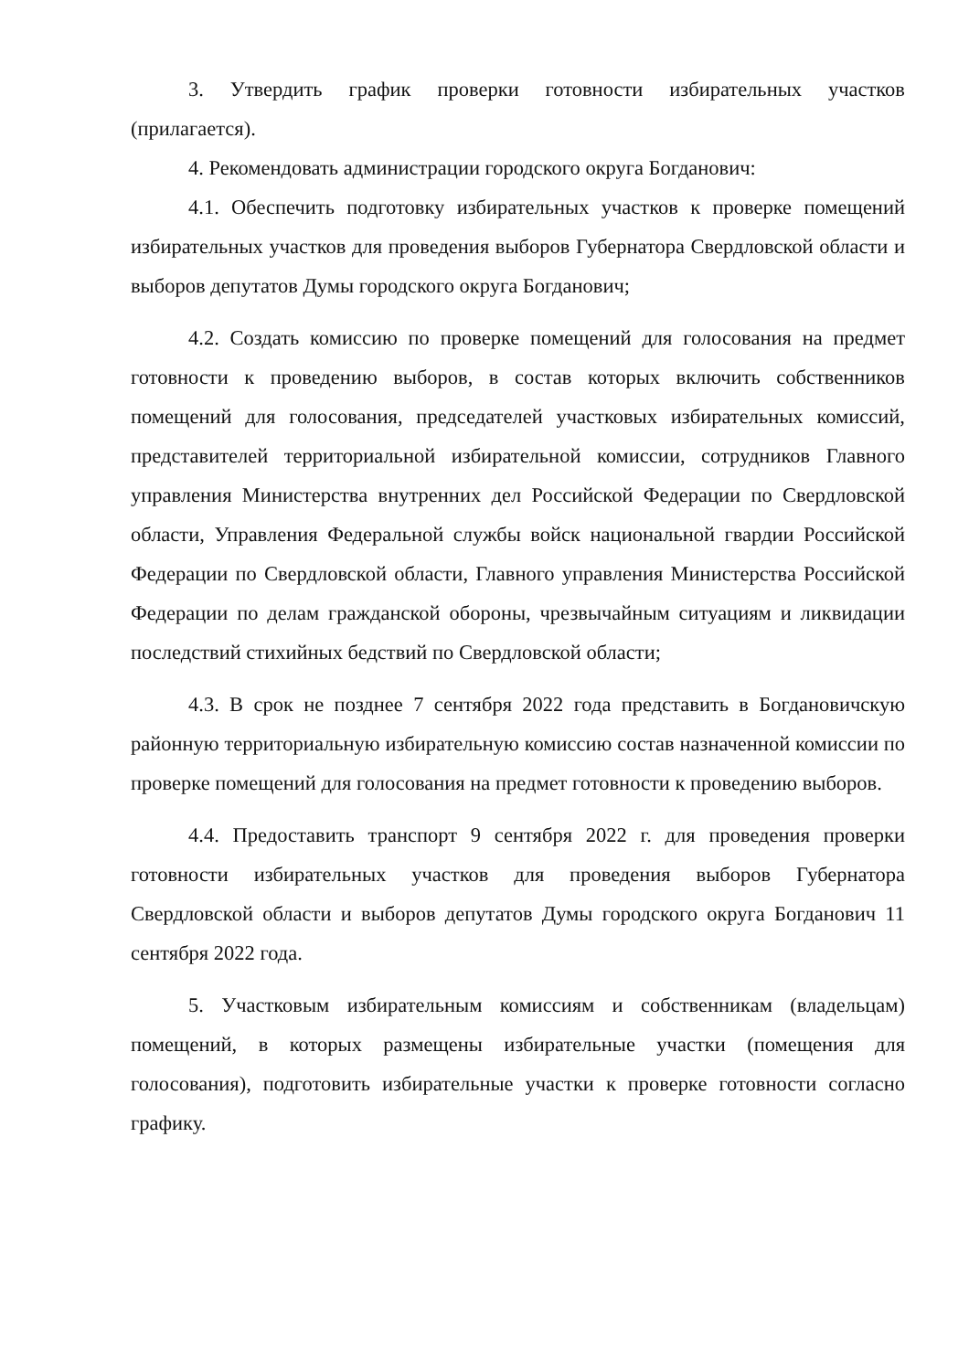3. Утвердить график проверки готовности избирательных участков (прилагается).
4. Рекомендовать администрации городского округа Богданович:
4.1. Обеспечить подготовку избирательных участков к проверке помещений избирательных участков для проведения выборов Губернатора Свердловской области и выборов депутатов Думы городского округа Богданович;
4.2. Создать комиссию по проверке помещений для голосования на предмет готовности к проведению выборов, в состав которых включить собственников помещений для голосования, председателей участковых избирательных комиссий, представителей территориальной избирательной комиссии, сотрудников Главного управления Министерства внутренних дел Российской Федерации по Свердловской области, Управления Федеральной службы войск национальной гвардии Российской Федерации по Свердловской области, Главного управления Министерства Российской Федерации по делам гражданской обороны, чрезвычайным ситуациям и ликвидации последствий стихийных бедствий по Свердловской области;
4.3. В срок не позднее 7 сентября 2022 года представить в Богдановичскую районную территориальную избирательную комиссию состав назначенной комиссии по проверке помещений для голосования на предмет готовности к проведению выборов.
4.4. Предоставить транспорт 9 сентября 2022 г. для проведения проверки готовности избирательных участков для проведения выборов Губернатора Свердловской области и выборов депутатов Думы городского округа Богданович 11 сентября 2022 года.
5. Участковым избирательным комиссиям и собственникам (владельцам) помещений, в которых размещены избирательные участки (помещения для голосования), подготовить избирательные участки к проверке готовности согласно графику.